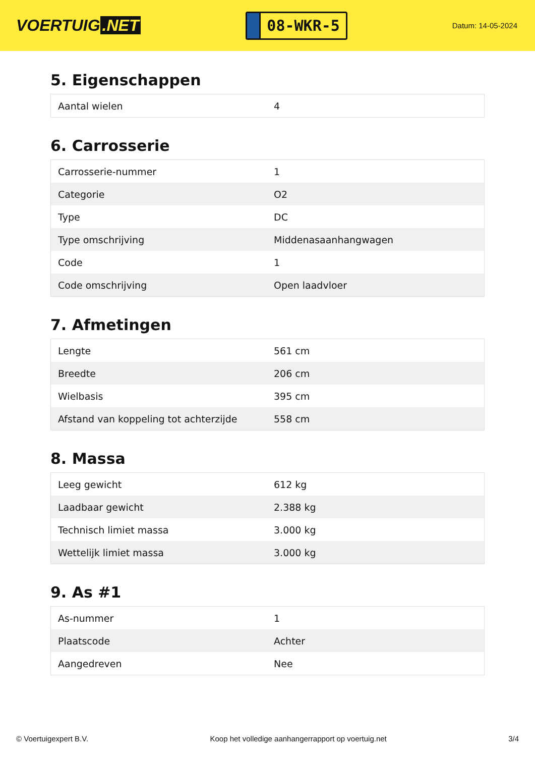VOERTUIG.NET
08-WKR-5
Datum: 14-05-2024
5. Eigenschappen
| Aantal wielen | 4 |
6. Carrosserie
| Carrosserie-nummer | 1 |
| Categorie | O2 |
| Type | DC |
| Type omschrijving | Middenasaanhangwagen |
| Code | 1 |
| Code omschrijving | Open laadvloer |
7. Afmetingen
| Lengte | 561 cm |
| Breedte | 206 cm |
| Wielbasis | 395 cm |
| Afstand van koppeling tot achterzijde | 558 cm |
8. Massa
| Leeg gewicht | 612 kg |
| Laadbaar gewicht | 2.388 kg |
| Technisch limiet massa | 3.000 kg |
| Wettelijk limiet massa | 3.000 kg |
9. As #1
| As-nummer | 1 |
| Plaatscode | Achter |
| Aangedreven | Nee |
© Voertuigexpert B.V. Koop het volledige aanhangerrapport op voertuig.net 3/4